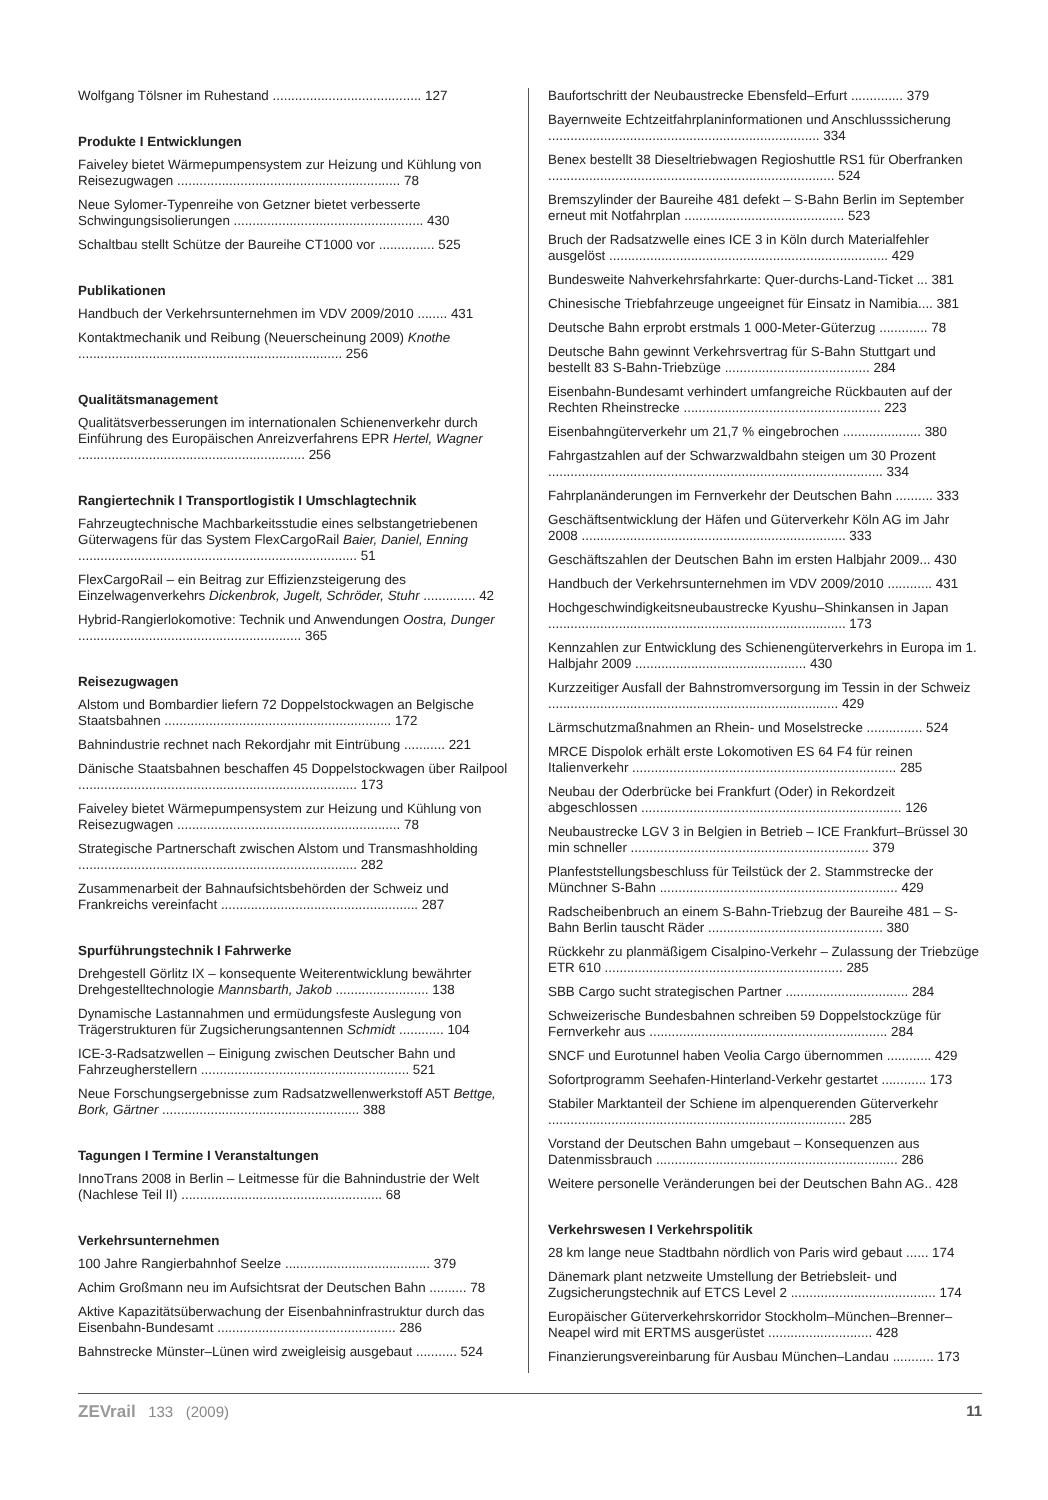Wolfgang Tölsner im Ruhestand ........................................ 127
Produkte I Entwicklungen
Faiveley bietet Wärmepumpensystem zur Heizung und Kühlung von Reisezugwagen ............................................................ 78
Neue Sylomer-Typenreihe von Getzner bietet verbesserte Schwingungsisolierungen ................................................... 430
Schaltbau stellt Schütze der Baureihe CT1000 vor ............... 525
Publikationen
Handbuch der Verkehrsunternehmen im VDV 2009/2010 ........ 431
Kontaktmechanik und Reibung (Neuerscheinung 2009) Knothe ....................................................................... 256
Qualitätsmanagement
Qualitätsverbesserungen im internationalen Schienenverkehr durch Einführung des Europäischen Anreizverfahrens EPR Hertel, Wagner ............................................................. 256
Rangiertechnik I Transportlogistik I Umschlagtechnik
Fahrzeugtechnische Machbarkeitsstudie eines selbstangetriebenen Güterwagens für das System FlexCargoRail Baier, Daniel, Enning ........................................................................... 51
FlexCargoRail – ein Beitrag zur Effizienzsteigerung des Einzelwagenverkehrs Dickenbrok, Jugelt, Schröder, Stuhr .............. 42
Hybrid-Rangierlokomotive: Technik und Anwendungen Oostra, Dunger ............................................................ 365
Reisezugwagen
Alstom und Bombardier liefern 72 Doppelstockwagen an Belgische Staatsbahnen ............................................................. 172
Bahnindustrie rechnet nach Rekordjahr mit Eintrübung ........... 221
Dänische Staatsbahnen beschaffen 45 Doppelstockwagen über Railpool ........................................................................... 173
Faiveley bietet Wärmepumpensystem zur Heizung und Kühlung von Reisezugwagen ............................................................ 78
Strategische Partnerschaft zwischen Alstom und Transmashholding ........................................................................... 282
Zusammenarbeit der Bahnaufsichtsbehörden der Schweiz und Frankreichs vereinfacht ..................................................... 287
Spurführungstechnik I Fahrwerke
Drehgestell Görlitz IX – konsequente Weiterentwicklung bewährter Drehgestelltechnologie Mannsbarth, Jakob ......................... 138
Dynamische Lastannahmen und ermüdungsfeste Auslegung von Trägerstrukturen für Zugsicherungsantennen Schmidt ............ 104
ICE-3-Radsatzwellen – Einigung zwischen Deutscher Bahn und Fahrzeugherstellern ........................................................ 521
Neue Forschungsergebnisse zum Radsatzwellenwerkstoff A5T Bettge, Bork, Gärtner ..................................................... 388
Tagungen I Termine I Veranstaltungen
InnoTrans 2008 in Berlin – Leitmesse für die Bahnindustrie der Welt (Nachlese Teil II) ...................................................... 68
Verkehrsunternehmen
100 Jahre Rangierbahnhof Seelze ....................................... 379
Achim Großmann neu im Aufsichtsrat der Deutschen Bahn .......... 78
Aktive Kapazitätsüberwachung der Eisenbahninfrastruktur durch das Eisenbahn-Bundesamt ................................................ 286
Bahnstrecke Münster–Lünen wird zweigleisig ausgebaut ........... 524
Baufortschritt der Neubaustrecke Ebensfeld–Erfurt .............. 379
Bayernweite Echtzeitfahrplaninformationen und Anschlusssicherung ......................................................................... 334
Benex bestellt 38 Dieseltriebwagen Regioshuttle RS1 für Oberfranken ............................................................................. 524
Bremszylinder der Baureihe 481 defekt – S-Bahn Berlin im September erneut mit Notfahrplan ........................................... 523
Bruch der Radsatzwelle eines ICE 3 in Köln durch Materialfehler ausgelöst ........................................................................... 429
Bundesweite Nahverkehrsfahrkarte: Quer-durchs-Land-Ticket ... 381
Chinesische Triebfahrzeuge ungeeignet für Einsatz in Namibia.... 381
Deutsche Bahn erprobt erstmals 1 000-Meter-Güterzug ............. 78
Deutsche Bahn gewinnt Verkehrsvertrag für S-Bahn Stuttgart und bestellt 83 S-Bahn-Triebzüge ....................................... 284
Eisenbahn-Bundesamt verhindert umfangreiche Rückbauten auf der Rechten Rheinstrecke ..................................................... 223
Eisenbahngüterverkehr um 21,7 % eingebrochen ..................... 380
Fahrgastzahlen auf der Schwarzwaldbahn steigen um 30 Prozent .......................................................................................... 334
Fahrplanänderungen im Fernverkehr der Deutschen Bahn .......... 333
Geschäftsentwicklung der Häfen und Güterverkehr Köln AG im Jahr 2008 ....................................................................... 333
Geschäftszahlen der Deutschen Bahn im ersten Halbjahr 2009... 430
Handbuch der Verkehrsunternehmen im VDV 2009/2010 ............ 431
Hochgeschwindigkeitsneubaustrecke Kyushu–Shinkansen in Japan ................................................................................ 173
Kennzahlen zur Entwicklung des Schienengüterverkehrs in Europa im 1. Halbjahr 2009 .............................................. 430
Kurzzeitiger Ausfall der Bahnstromversorgung im Tessin in der Schweiz .............................................................................. 429
Lärmschutzmaßnahmen an Rhein- und Moselstrecke ............... 524
MRCE Dispolok erhält erste Lokomotiven ES 64 F4 für reinen Italienverkehr ....................................................................... 285
Neubau der Oderbrücke bei Frankfurt (Oder) in Rekordzeit abgeschlossen ...................................................................... 126
Neubaustrecke LGV 3 in Belgien in Betrieb – ICE Frankfurt–Brüssel 30 min schneller ................................................................ 379
Planfeststellungsbeschluss für Teilstück der 2. Stammstrecke der Münchner S-Bahn ................................................................ 429
Radscheibenbruch an einem S-Bahn-Triebzug der Baureihe 481 – S-Bahn Berlin tauscht Räder ............................................... 380
Rückkehr zu planmäßigem Cisalpino-Verkehr – Zulassung der Triebzüge ETR 610 ................................................................ 285
SBB Cargo sucht strategischen Partner ................................. 284
Schweizerische Bundesbahnen schreiben 59 Doppelstockzüge für Fernverkehr aus ................................................................ 284
SNCF und Eurotunnel haben Veolia Cargo übernommen ............ 429
Sofortprogramm Seehafen-Hinterland-Verkehr gestartet ............ 173
Stabiler Marktanteil der Schiene im alpenquerenden Güterverkehr ................................................................................ 285
Vorstand der Deutschen Bahn umgebaut – Konsequenzen aus Datenmissbrauch ................................................................. 286
Weitere personelle Veränderungen bei der Deutschen Bahn AG.. 428
Verkehrswesen I Verkehrspolitik
28 km lange neue Stadtbahn nördlich von Paris wird gebaut ...... 174
Dänemark plant netzweite Umstellung der Betriebsleit- und Zugsicherungstechnik auf ETCS Level 2 ....................................... 174
Europäischer Güterverkehrskorridor Stockholm–München–Brenner–Neapel wird mit ERTMS ausgerüstet ............................ 428
Finanzierungsvereinbarung für Ausbau München–Landau ........... 173
ZEVrail 133 (2009) 11